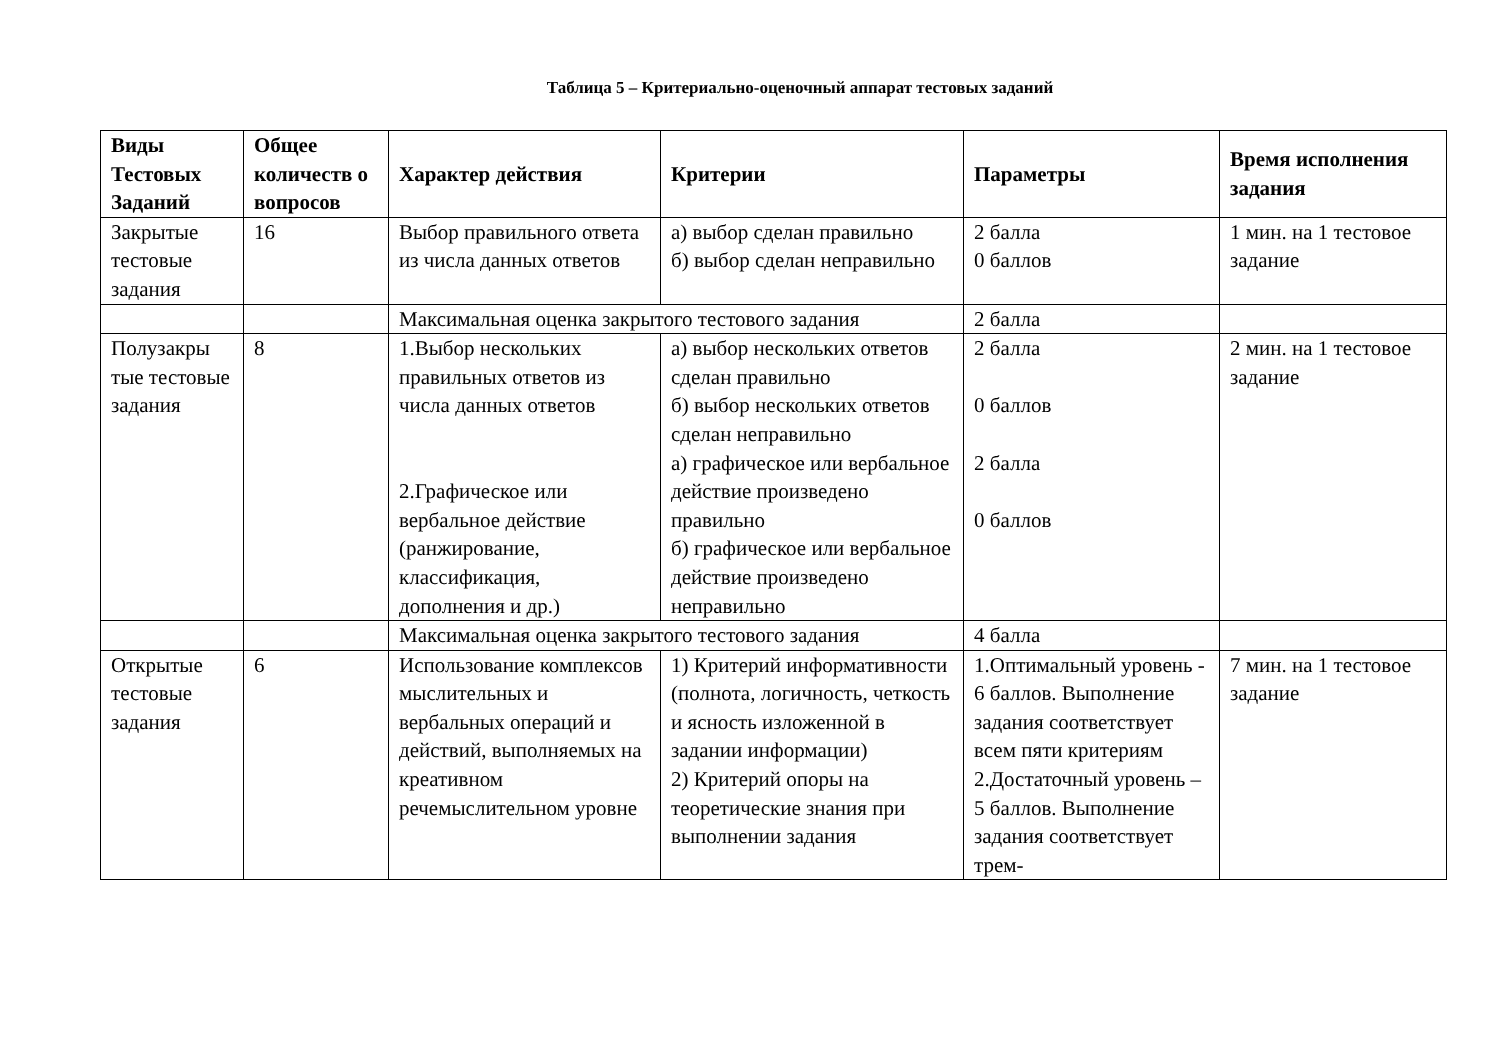Таблица 5 – Критериально-оценочный аппарат тестовых заданий
| Виды Тестовых Заданий | Общее количеств о вопросов | Характер действия | Критерии | Параметры | Время исполнения задания |
| --- | --- | --- | --- | --- | --- |
| Закрытые тестовые задания | 16 | Выбор правильного ответа из числа данных ответов | а) выбор сделан правильно б) выбор сделан неправильно | 2 балла 0 баллов | 1 мин. на 1 тестовое задание |
| | | Максимальная оценка закрытого тестового задания | | 2 балла | |
| Полузакры тые тестовые задания | 8 | 1.Выбор нескольких правильных ответов из числа данных ответов 2.Графическое или вербальное действие (ранжирование, классификация, дополнения и др.) | а) выбор нескольких ответов сделан правильно б) выбор нескольких ответов сделан неправильно а) графическое или вербальное действие произведено правильно б) графическое или вербальное действие произведено неправильно | 2 балла 0 баллов 2 балла 0 баллов | 2 мин. на 1 тестовое задание |
| | | Максимальная оценка закрытого тестового задания | | 4 балла | |
| Открытые тестовые задания | 6 | Использование комплексов мыслительных и вербальных операций и действий, выполняемых на креативном речемыслительном уровне | 1) Критерий информативности (полнота, логичность, четкость и ясность изложенной в задании информации) 2) Критерий опоры на теоретические знания при выполнении задания | 1.Оптимальный уровень - 6 баллов. Выполнение задания соответствует всем пяти критериям 2.Достаточный уровень – 5 баллов. Выполнение задания соответствует трем- | 7 мин. на 1 тестовое задание |